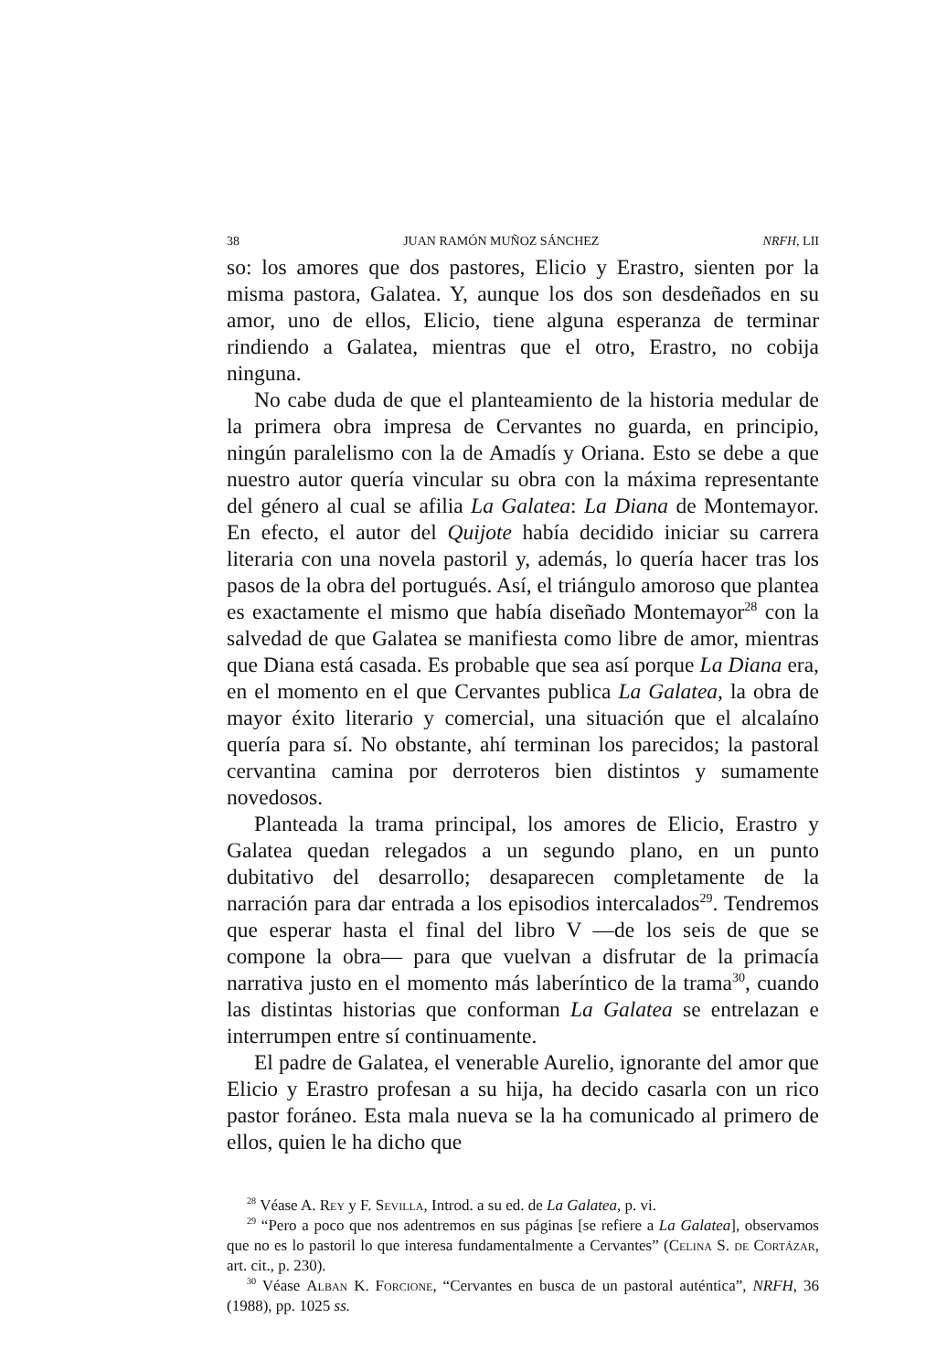38 JUAN RAMÓN MUÑOZ SÁNCHEZ NRFH, LII
so: los amores que dos pastores, Elicio y Erastro, sienten por la misma pastora, Galatea. Y, aunque los dos son desdeñados en su amor, uno de ellos, Elicio, tiene alguna esperanza de terminar rindiendo a Galatea, mientras que el otro, Erastro, no cobija ninguna.
No cabe duda de que el planteamiento de la historia medular de la primera obra impresa de Cervantes no guarda, en principio, ningún paralelismo con la de Amadís y Oriana. Esto se debe a que nuestro autor quería vincular su obra con la máxima representante del género al cual se afilia La Galatea: La Diana de Montemayor. En efecto, el autor del Quijote había decidido iniciar su carrera literaria con una novela pastoril y, además, lo quería hacer tras los pasos de la obra del portugués. Así, el triángulo amoroso que plantea es exactamente el mismo que había diseñado Montemayor<sup>28</sup> con la salvedad de que Galatea se manifiesta como libre de amor, mientras que Diana está casada. Es probable que sea así porque La Diana era, en el momento en el que Cervantes publica La Galatea, la obra de mayor éxito literario y comercial, una situación que el alcalaíno quería para sí. No obstante, ahí terminan los parecidos; la pastoral cervantina camina por derroteros bien distintos y sumamente novedosos.
Planteada la trama principal, los amores de Elicio, Erastro y Galatea quedan relegados a un segundo plano, en un punto dubitativo del desarrollo; desaparecen completamente de la narración para dar entrada a los episodios intercalados<sup>29</sup>. Tendremos que esperar hasta el final del libro V —de los seis de que se compone la obra— para que vuelvan a disfrutar de la primacía narrativa justo en el momento más laberíntico de la trama<sup>30</sup>, cuando las distintas historias que conforman La Galatea se entrelazan e interrumpen entre sí continuamente.
El padre de Galatea, el venerable Aurelio, ignorante del amor que Elicio y Erastro profesan a su hija, ha decido casarla con un rico pastor foráneo. Esta mala nueva se la ha comunicado al primero de ellos, quien le ha dicho que
<sup>28</sup> Véase A. Rey y F. Sevilla, Introd. a su ed. de La Galatea, p. vi.
<sup>29</sup> “Pero a poco que nos adentremos en sus páginas [se refiere a La Galatea], observamos que no es lo pastoril lo que interesa fundamentalmente a Cervantes” (Celina S. de Cortázar, art. cit., p. 230).
<sup>30</sup> Véase Alban K. Forcione, “Cervantes en busca de un pastoral auténtica”, NRFH, 36 (1988), pp. 1025 ss.